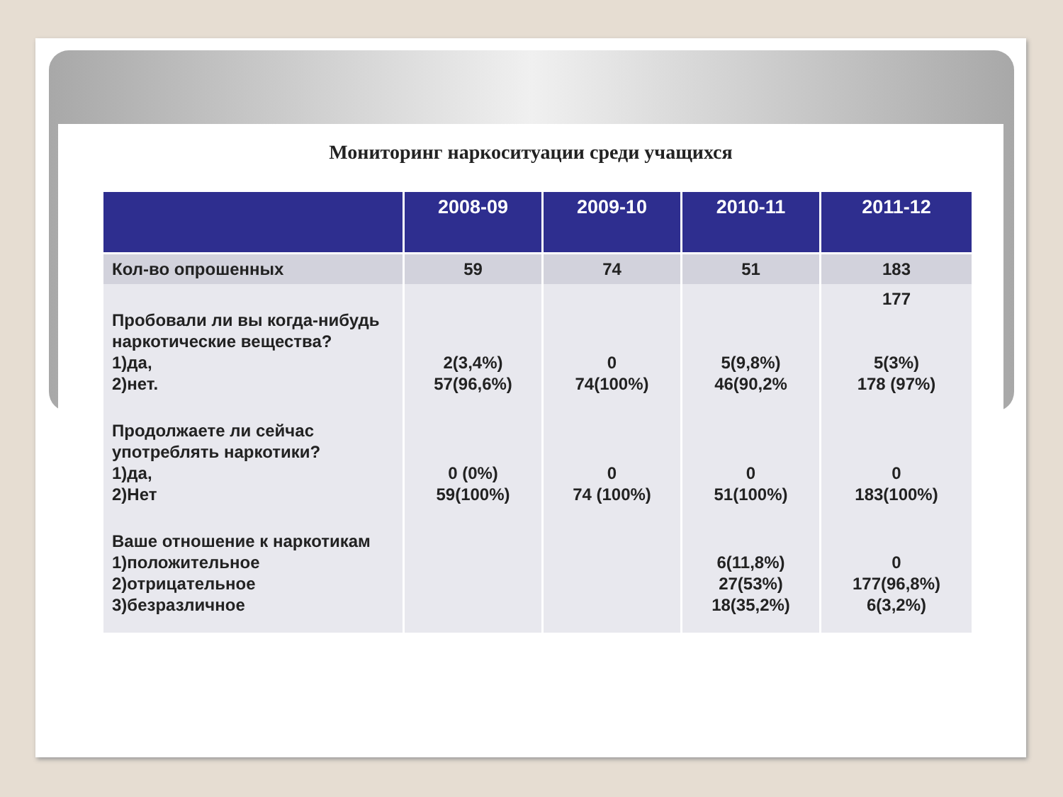Мониторинг наркоситуации среди учащихся
| | 2008-09 | 2009-10 | 2010-11 | 2011-12 |
| --- | --- | --- | --- | --- |
| Кол-во опрошенных | 59 | 74 | 51 | 183 |
| Пробовали ли вы когда-нибудь наркотические вещества? 1)да, 2)нет. | 2(3,4%) 57(96,6%) | 0 74(100%) | 5(9,8%) 46(90,2% | 177 5(3%) 178 (97%) |
| Продолжаете ли сейчас употреблять наркотики? 1)да, 2)Нет | 0 (0%) 59(100%) | 0 74 (100%) | 0 51(100%) | 0 183(100%) |
| Ваше отношение к наркотикам 1)положительное 2)отрицательное 3)безразличное | | | 6(11,8%) 27(53%) 18(35,2%) | 0 177(96,8%) 6(3,2%) |